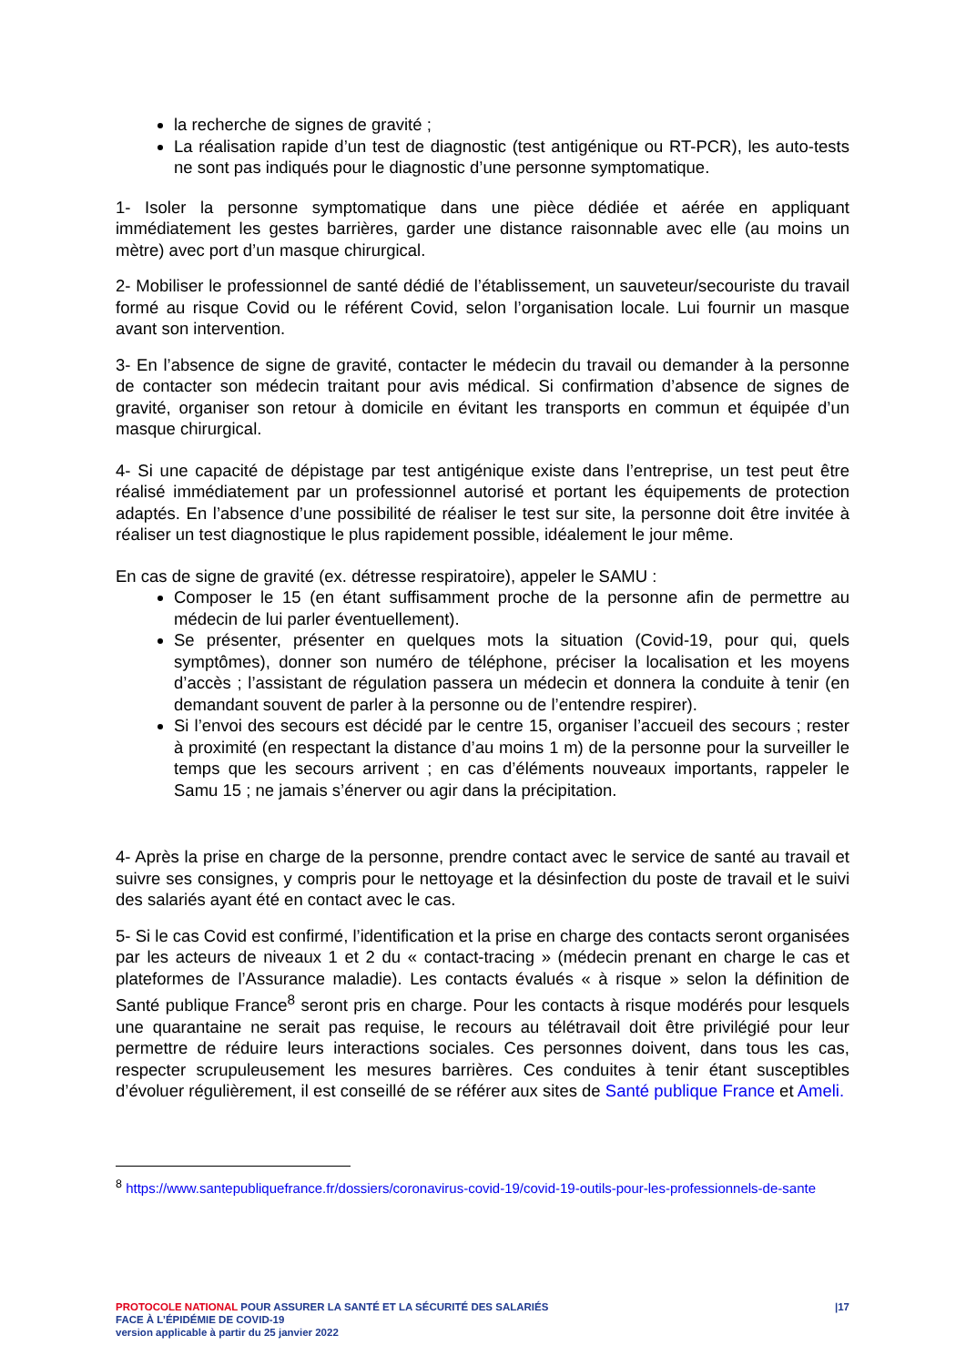la recherche de signes de gravité ;
La réalisation rapide d’un test de diagnostic (test antigénique ou RT-PCR), les auto-tests ne sont pas indiqués pour le diagnostic d’une personne symptomatique.
1- Isoler la personne symptomatique dans une pièce dédiée et aérée en appliquant immédiatement les gestes barrières, garder une distance raisonnable avec elle (au moins un mètre) avec port d’un masque chirurgical.
2- Mobiliser le professionnel de santé dédié de l’établissement, un sauveteur/secouriste du travail formé au risque Covid ou le référent Covid, selon l’organisation locale. Lui fournir un masque avant son intervention.
3- En l’absence de signe de gravité, contacter le médecin du travail ou demander à la personne de contacter son médecin traitant pour avis médical. Si confirmation d’absence de signes de gravité, organiser son retour à domicile en évitant les transports en commun et équipée d’un masque chirurgical.
4- Si une capacité de dépistage par test antigénique existe dans l’entreprise, un test peut être réalisé immédiatement par un professionnel autorisé et portant les équipements de protection adaptés. En l’absence d’une possibilité de réaliser le test sur site, la personne doit être invitée à réaliser un test diagnostique le plus rapidement possible, idéalement le jour même.
En cas de signe de gravité (ex. détresse respiratoire), appeler le SAMU :
Composer le 15 (en étant suffisamment proche de la personne afin de permettre au médecin de lui parler éventuellement).
Se présenter, présenter en quelques mots la situation (Covid-19, pour qui, quels symptômes), donner son numéro de téléphone, préciser la localisation et les moyens d’accès ; l’assistant de régulation passera un médecin et donnera la conduite à tenir (en demandant souvent de parler à la personne ou de l’entendre respirer).
Si l’envoi des secours est décidé par le centre 15, organiser l’accueil des secours ; rester à proximité (en respectant la distance d’au moins 1 m) de la personne pour la surveiller le temps que les secours arrivent ; en cas d’éléments nouveaux importants, rappeler le Samu 15 ; ne jamais s’énerver ou agir dans la précipitation.
4- Après la prise en charge de la personne, prendre contact avec le service de santé au travail et suivre ses consignes, y compris pour le nettoyage et la désinfection du poste de travail et le suivi des salariés ayant été en contact avec le cas.
5- Si le cas Covid est confirmé, l’identification et la prise en charge des contacts seront organisées par les acteurs de niveaux 1 et 2 du « contact-tracing » (médecin prenant en charge le cas et plateformes de l’Assurance maladie). Les contacts évalués « à risque » selon la définition de Santé publique France<sup>8</sup> seront pris en charge. Pour les contacts à risque modérés pour lesquels une quarantaine ne serait pas requise, le recours au télétravail doit être privilégié pour leur permettre de réduire leurs interactions sociales. Ces personnes doivent, dans tous les cas, respecter scrupuleusement les mesures barrières. Ces conduites à tenir étant susceptibles d’évoluer régulièrement, il est conseillé de se référer aux sites de Santé publique France et Ameli.
<sup>8</sup> https://www.santepubliquefrance.fr/dossiers/coronavirus-covid-19/covid-19-outils-pour-les-professionnels-de-sante
PROTOCOLE NATIONAL POUR ASSURER LA SANTÉ ET LA SÉCURITÉ DES SALARIÉS
FACE À L’ÉPIDÉMIE DE COVID-19
version applicable à partir du 25 janvier 2022
|17